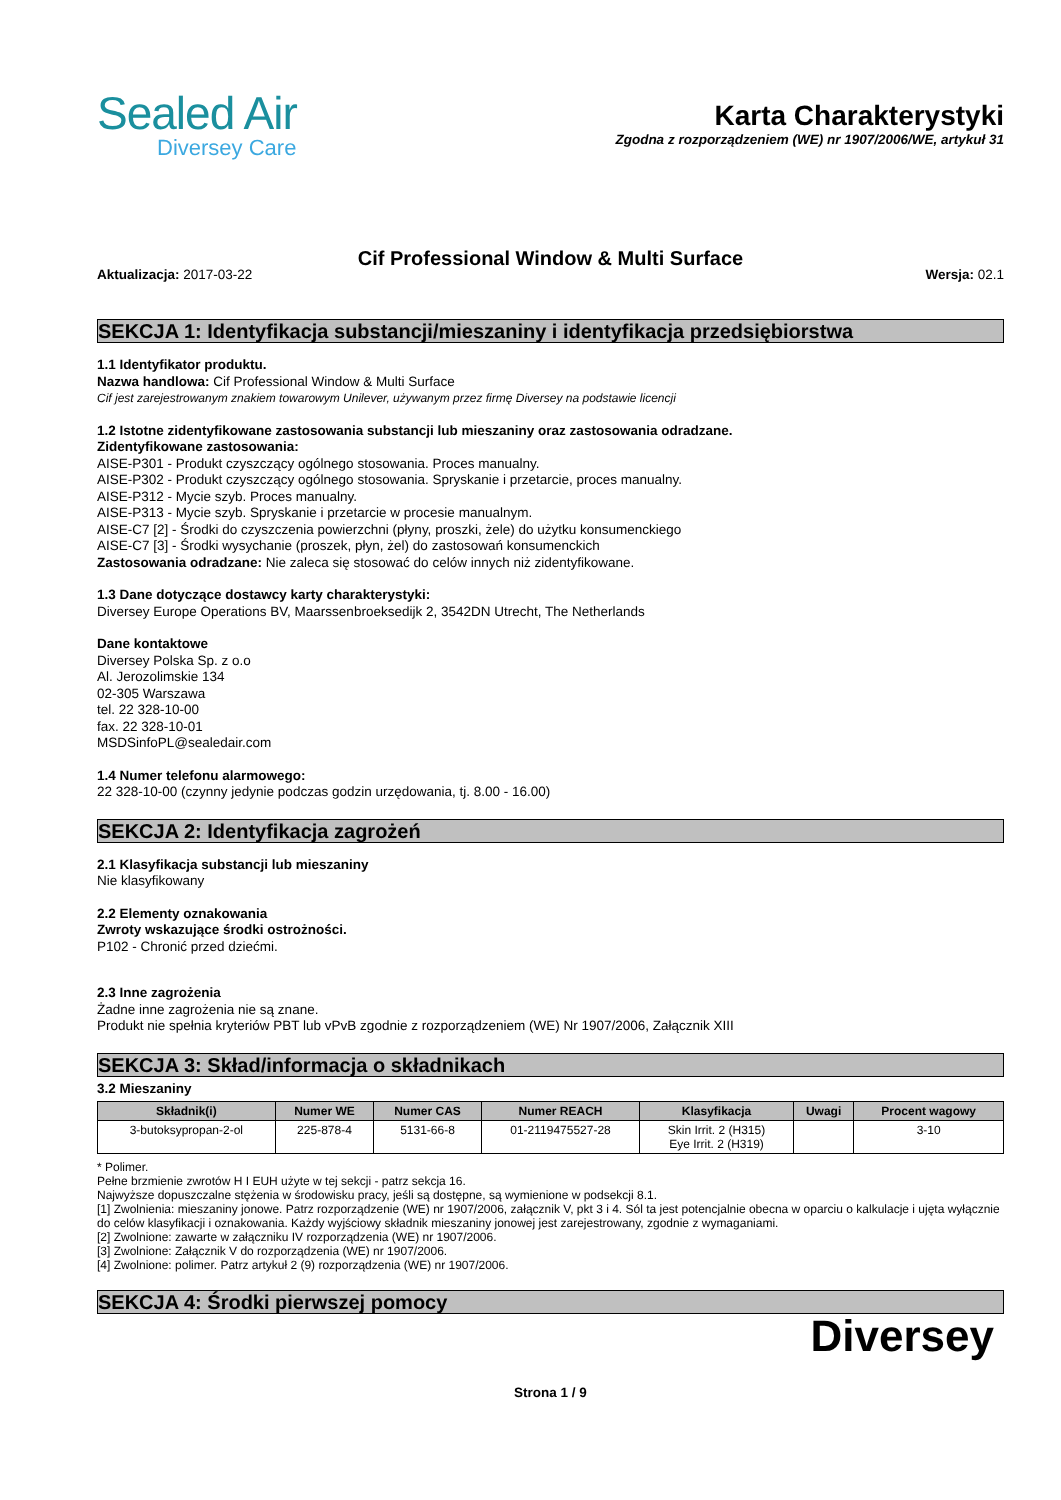Sealed Air
Diversey Care
Karta Charakterystyki
Zgodna z rozporządzeniem (WE) nr 1907/2006/WE, artykuł 31
Cif Professional Window & Multi Surface
Aktualizacja: 2017-03-22 Wersja: 02.1
SEKCJA 1: Identyfikacja substancji/mieszaniny i identyfikacja przedsiębiorstwa
1.1 Identyfikator produktu.
Nazwa handlowa: Cif Professional Window & Multi Surface
Cif jest zarejestrowanym znakiem towarowym Unilever, używanym przez firmę Diversey na podstawie licencji
1.2 Istotne zidentyfikowane zastosowania substancji lub mieszaniny oraz zastosowania odradzane.
Zidentyfikowane zastosowania:
AISE-P301 - Produkt czyszczący ogólnego stosowania. Proces manualny.
AISE-P302 - Produkt czyszczący ogólnego stosowania. Spryskanie i przetarcie, proces manualny.
AISE-P312 - Mycie szyb. Proces manualny.
AISE-P313 - Mycie szyb. Spryskanie i przetarcie w procesie manualnym.
AISE-C7 [2] - Środki do czyszczenia powierzchni (płyny, proszki, żele) do użytku konsumenckiego
AISE-C7 [3] - Środki wysychanie (proszek, płyn, żel) do zastosowań konsumenckich
Zastosowania odradzane: Nie zaleca się stosować do celów innych niż zidentyfikowane.
1.3 Dane dotyczące dostawcy karty charakterystyki:
Diversey Europe Operations BV, Maarssenbroeksedijk 2, 3542DN Utrecht, The Netherlands
Dane kontaktowe
Diversey Polska Sp. z o.o
Al. Jerozolimskie 134
02-305 Warszawa
tel. 22 328-10-00
fax. 22 328-10-01
MSDSinfoPL@sealedair.com
1.4 Numer telefonu alarmowego:
22 328-10-00 (czynny jedynie podczas godzin urzędowania, tj. 8.00 - 16.00)
SEKCJA 2: Identyfikacja zagrożeń
2.1 Klasyfikacja substancji lub mieszaniny
Nie klasyfikowany
2.2 Elementy oznakowania
Zwroty wskazujące środki ostrożności.
P102 - Chronić przed dziećmi.
2.3 Inne zagrożenia
Żadne inne zagrożenia nie są znane.
Produkt nie spełnia kryteriów PBT lub vPvB zgodnie z rozporządzeniem (WE) Nr 1907/2006, Załącznik XIII
SEKCJA 3: Skład/informacja o składnikach
3.2 Mieszaniny
| Składnik(i) | Numer WE | Numer CAS | Numer REACH | Klasyfikacja | Uwagi | Procent wagowy |
| --- | --- | --- | --- | --- | --- | --- |
| 3-butoksypropan-2-ol | 225-878-4 | 5131-66-8 | 01-2119475527-28 | Skin Irrit. 2 (H315) Eye Irrit. 2 (H319) | | 3-10 |
* Polimer.
Pełne brzmienie zwrotów H I EUH użyte w tej sekcji - patrz sekcja 16.
Najwyższe dopuszczalne stężenia w środowisku pracy, jeśli są dostępne, są wymienione w podsekcji 8.1.
[1] Zwolnienia: mieszaniny jonowe. Patrz rozporządzenie (WE) nr 1907/2006, załącznik V, pkt 3 i 4. Sól ta jest potencjalnie obecna w oparciu o kalkulacje i ujęta wyłącznie do celów klasyfikacji i oznakowania. Każdy wyjściowy składnik mieszaniny jonowej jest zarejestrowany, zgodnie z wymaganiami.
[2] Zwolnione: zawarte w załączniku IV rozporządzenia (WE) nr 1907/2006.
[3] Zwolnione: Załącznik V do rozporządzenia (WE) nr 1907/2006.
[4] Zwolnione: polimer. Patrz artykuł 2 (9) rozporządzenia (WE) nr 1907/2006.
SEKCJA 4: Środki pierwszej pomocy
Diversey
Strona 1 / 9